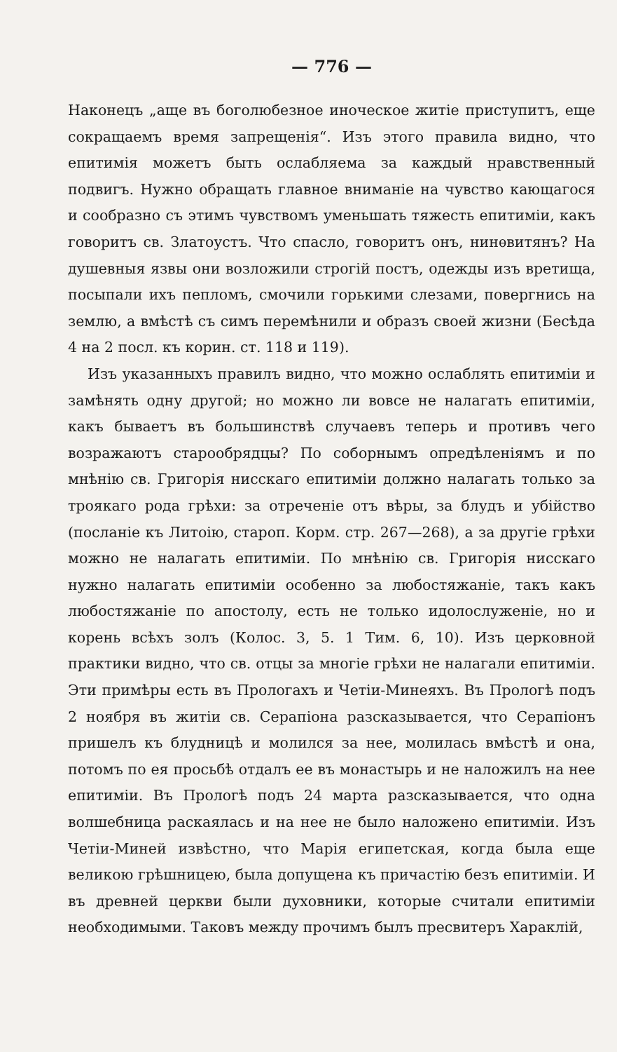— 776 —
Наконецъ „аще въ боголюбезное иноческое житіе приступитъ, еще сокращаемъ время запрещенія“. Изъ этого правила видно, что епитимія можетъ быть ослабляема за каждый нравственный подвигъ. Нужно обращать главное вниманіе на чувство кающагося и сообразно съ этимъ чувствомъ уменьшать тяжесть епитиміи, какъ говоритъ св. Златоустъ. Что спасло, говоритъ онъ, нинѳвитянъ? На душевныя язвы они возложили строгій постъ, одежды изъ вретища, посыпали ихъ пепломъ, смочили горькими слезами, повергнись на землю, а вмѣстѣ съ симъ перемѣнили и образъ своей жизни (Бесѣда 4 на 2 посл. къ корин. ст. 118 и 119).
Изъ указанныхъ правилъ видно, что можно ослаблять епитиміи и замѣнять одну другой; но можно ли вовсе не налагать епитиміи, какъ бываетъ въ большинствѣ случаевъ теперь и противъ чего возражаютъ старообрядцы? По соборнымъ опредѣленіямъ и по мнѣнію св. Григорія нисскаго епитиміи должно налагать только за троякаго рода грѣхи: за отреченіе отъ вѣры, за блудъ и убійство (посланіе къ Литоію, староп. Корм. стр. 267—268), а за другіе грѣхи можно не налагать епитиміи. По мнѣнію св. Григорія нисскаго нужно налагать епитиміи особенно за любостяжаніе, такъ какъ любостяжаніе по апостолу, есть не только идолослуженіе, но и корень всѣхъ золъ (Колос. 3, 5. 1 Тим. 6, 10). Изъ церковной практики видно, что св. отцы за многіе грѣхи не налагали епитиміи. Эти примѣры есть въ Прологахъ и Четіи-Минеяхъ. Въ Прологѣ подъ 2 ноября въ житіи св. Серапіона разсказывается, что Серапіонъ пришелъ къ блудницѣ и молился за нее, молилась вмѣстѣ и она, потомъ по ея просьбѣ отдалъ ее въ монастырь и не наложилъ на нее епитиміи. Въ Прологѣ подъ 24 марта разсказывается, что одна волшебница раскаялась и на нее не было наложено епитиміи. Изъ Четіи-Миней извѣстно, что Марія египетская, когда была еще великою грѣшницею, была допущена къ причастію безъ епитиміи. И въ древней церкви были духовники, которые считали епитиміи необходимыми. Таковъ между прочимъ былъ пресвитеръ Хараклій,